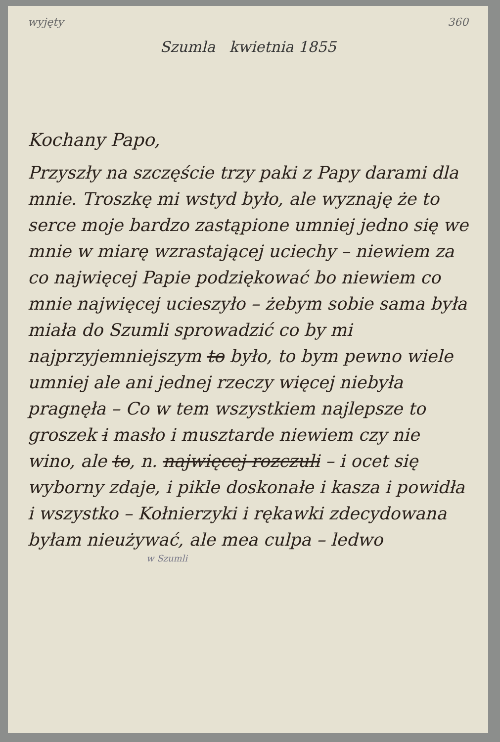wyjęty 360
Szumla kwietnia 1855
Kochany Papo,
Przyszły na szczęście trzy paki z Papy darami dla mnie. Troszkę mi wstyd było, ale wyznaję że to serce moje bardzo zastąpione umniej jedno się we mnie w miarę wzrastającej uciechy – niewiem za co najwięcej Papie podziękować bo niewiem co mnie najwięcej ucieszyło – żebym sobie sama była miała do Szumli sprowadzić co by mi najprzyjemniejszym to było, to bym pewno wiele umniej ale ani jednej rzeczy więcej niebyła pragnęła – Co w tem wszystkiem najlepsze to groszek i masło i musztarde niewiem czy nie wino, ale to, n. najwięcej rozczuli – i ocet się wyborny zdaje, i pikle doskonałe i kasza i powidła i wszystko – Kołnierzyki i rękawki zdecydowana byłam nieużywać, ale mea culpa – ledwo
w Szumli